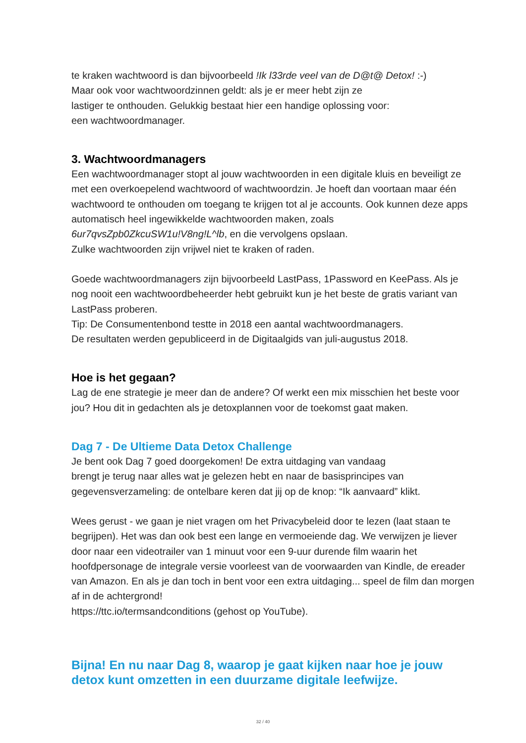te kraken wachtwoord is dan bijvoorbeeld !Ik l33rde veel van de D@t@ Detox! :-)
Maar ook voor wachtwoordzinnen geldt: als je er meer hebt zijn ze
lastiger te onthouden. Gelukkig bestaat hier een handige oplossing voor:
een wachtwoordmanager.
3. Wachtwoordmanagers
Een wachtwoordmanager stopt al jouw wachtwoorden in een digitale kluis en beveiligt ze met een overkoepelend wachtwoord of wachtwoordzin. Je hoeft dan voortaan maar één wachtwoord te onthouden om toegang te krijgen tot al je accounts. Ook kunnen deze apps automatisch heel ingewikkelde wachtwoorden maken, zoals 6ur7qvsZpb0ZkcuSW1u!V8ng!L^lb, en die vervolgens opslaan.
Zulke wachtwoorden zijn vrijwel niet te kraken of raden.
Goede wachtwoordmanagers zijn bijvoorbeeld LastPass, 1Password en KeePass. Als je nog nooit een wachtwoordbeheerder hebt gebruikt kun je het beste de gratis variant van LastPass proberen.
Tip: De Consumentenbond testte in 2018 een aantal wachtwoordmanagers.
De resultaten werden gepubliceerd in de Digitaalgids van juli-augustus 2018.
Hoe is het gegaan?
Lag de ene strategie je meer dan de andere? Of werkt een mix misschien het beste voor jou? Hou dit in gedachten als je detoxplannen voor de toekomst gaat maken.
Dag 7 - De Ultieme Data Detox Challenge
Je bent ook Dag 7 goed doorgekomen! De extra uitdaging van vandaag
brengt je terug naar alles wat je gelezen hebt en naar de basisprincipes van gegevensverzameling: de ontelbare keren dat jij op de knop: “Ik aanvaard” klikt.
Wees gerust - we gaan je niet vragen om het Privacybeleid door te lezen (laat staan te begrijpen). Het was dan ook best een lange en vermoeiende dag. We verwijzen je liever door naar een videotrailer van 1 minuut voor een 9-uur durende film waarin het hoofdpersonage de integrale versie voorleest van de voorwaarden van Kindle, de ereader van Amazon. En als je dan toch in bent voor een extra uitdaging... speel de film dan morgen af in de achtergrond!
https://ttc.io/termsandconditions (gehost op YouTube).
Bijna! En nu naar Dag 8, waarop je gaat kijken naar hoe je jouw detox kunt omzetten in een duurzame digitale leefwijze.
32 / 40